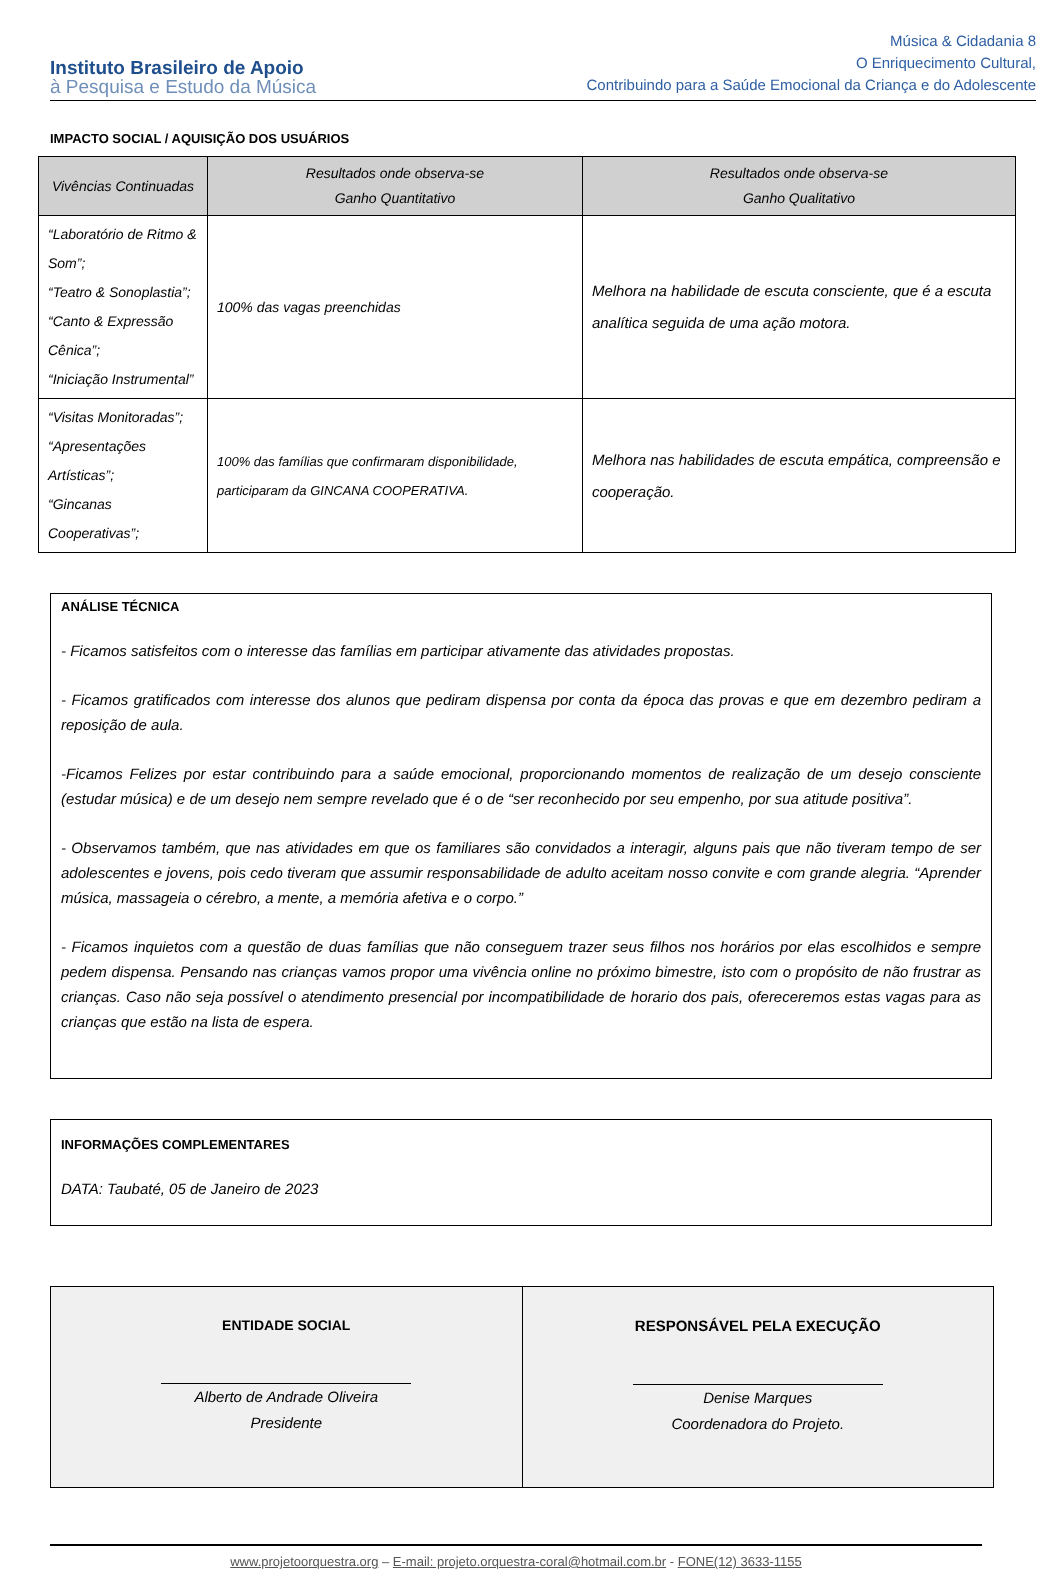Instituto Brasileiro de Apoio
à Pesquisa e Estudo da Música
Música & Cidadania 8
O Enriquecimento Cultural,
Contribuindo para a Saúde Emocional da Criança e do Adolescente
IMPACTO SOCIAL / AQUISIÇÃO DOS USUÁRIOS
| Vivências Continuadas | Resultados onde observa-se Ganho Quantitativo | Resultados onde observa-se Ganho Qualitativo |
| --- | --- | --- |
| “Laboratório de Ritmo & Som”; “Teatro & Sonoplastia”; “Canto & Expressão Cênica”; “Iniciação Instrumental” | 100% das vagas preenchidas | Melhora na habilidade de escuta consciente, que é a escuta analítica seguida de uma ação motora. |
| “Visitas Monitoradas”; “Apresentações Artísticas”; “Gincanas Cooperativas”; | 100% das famílias que confirmaram disponibilidade, participaram da GINCANA COOPERATIVA. | Melhora nas habilidades de escuta empática, compreensão e cooperação. |
ANÁLISE TÉCNICA
- Ficamos satisfeitos com o interesse das famílias em participar ativamente das atividades propostas.
- Ficamos gratificados com interesse dos alunos que pediram dispensa por conta da época das provas e que em dezembro pediram a reposição de aula.
-Ficamos Felizes por estar contribuindo para a saúde emocional, proporcionando momentos de realização de um desejo consciente (estudar música) e de um desejo nem sempre revelado que é o de “ser reconhecido por seu empenho, por sua atitude positiva”.
- Observamos também, que nas atividades em que os familiares são convidados a interagir, alguns pais que não tiveram tempo de ser adolescentes e jovens, pois cedo tiveram que assumir responsabilidade de adulto aceitam nosso convite e com grande alegria. “Aprender música, massageia o cérebro, a mente, a memória afetiva e o corpo.”
- Ficamos inquietos com a questão de duas famílias que não conseguem trazer seus filhos nos horários por elas escolhidos e sempre pedem dispensa. Pensando nas crianças vamos propor uma vivência online no próximo bimestre, isto com o propósito de não frustrar as crianças. Caso não seja possível o atendimento presencial por incompatibilidade de horario dos pais, ofereceremos estas vagas para as crianças que estão na lista de espera.
INFORMAÇÕES COMPLEMENTARES
DATA: Taubaté, 05 de Janeiro de 2023
ENTIDADE SOCIAL
Alberto de Andrade Oliveira
Presidente
RESPONSÁVEL PELA EXECUÇÃO
Denise Marques
Coordenadora do Projeto.
www.projetoorquestra.org – E-mail: projeto.orquestra-coral@hotmail.com.br - FONE(12) 3633-1155